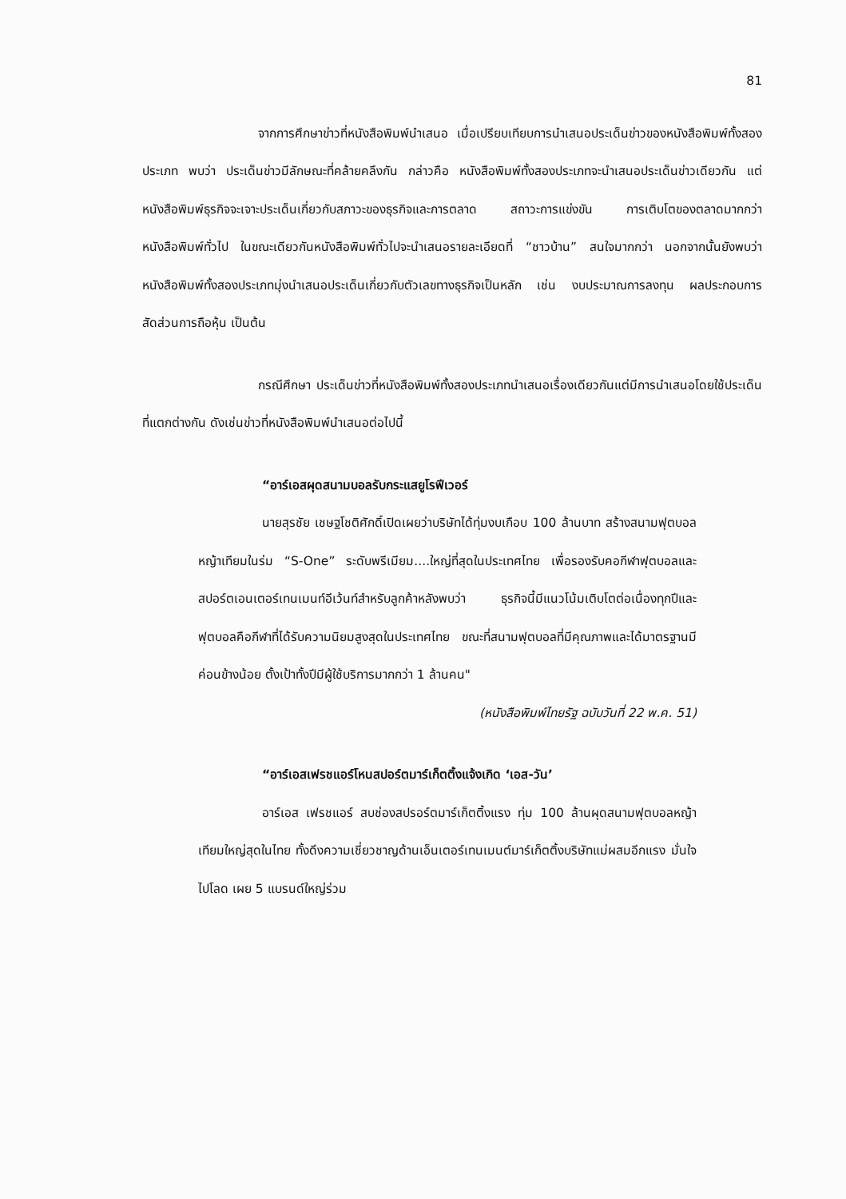81
จากการศึกษาข่าวที่หนังสือพิมพ์นำเสนอ เมื่อเปรียบเทียบการนำเสนอประเด็นข่าวของหนังสือพิมพ์ทั้งสองประเภท พบว่า ประเด็นข่าวมีลักษณะที่คล้ายคลึงกัน กล่าวคือ หนังสือพิมพ์ทั้งสองประเภทจะนำเสนอประเด็นข่าวเดียวกัน แต่หนังสือพิมพ์ธุรกิจจะเจาะประเด็นเกี่ยวกับสภาวะของธุรกิจและการตลาด สถาวะการแข่งขัน การเติบโตของตลาดมากกว่าหนังสือพิมพ์ทั่วไป ในขณะเดียวกันหนังสือพิมพ์ทั่วไปจะนำเสนอรายละเอียดที่ “ชาวบ้าน” สนใจมากกว่า นอกจากนั้นยังพบว่า หนังสือพิมพ์ทั้งสองประเภทมุ่งนำเสนอประเด็นเกี่ยวกับตัวเลขทางธุรกิจเป็นหลัก เช่น งบประมาณการลงทุน ผลประกอบการ สัดส่วนการถือหุ้น เป็นต้น
กรณีศึกษา ประเด็นข่าวที่หนังสือพิมพ์ทั้งสองประเภทนำเสนอเรื่องเดียวกันแต่มีการนำเสนอโดยใช้ประเด็นที่แตกต่างกัน ดังเช่นข่าวที่หนังสือพิมพ์นำเสนอต่อไปนี้
“อาร์เอสผุดสนามบอลรับกระแสยูโรฟีเวอร์
นายสุรชัย เชษฐโชติศักดิ์เปิดเผยว่าบริษัทได้ทุ่มงบเกือบ 100 ล้านบาท สร้างสนามฟุตบอลหญ้าเทียมในร่ม “S-One” ระดับพรีเมียม....ใหญ่ที่สุดในประเทศไทย เพื่อรองรับคอกีฬาฟุตบอลและสปอร์ตเอนเตอร์เทนเมนท์อีเว้นท์สำหรับลูกค้าหลังพบว่า ธุรกิจนี้มีแนวโน้มเติบโตต่อเนื่องทุกปีและฟุตบอลคือกีฬาที่ได้รับความนิยมสูงสุดในประเทศไทย ขณะที่สนามฟุตบอลที่มีคุณภาพและได้มาตรฐานมีค่อนข้างน้อย ตั้งเป้าทั้งปีมีผู้ใช้บริการมากกว่า 1 ล้านคน"
(หนังสือพิมพ์ไทยรัฐ ฉบับวันที่ 22 พ.ค. 51)
“อาร์เอสเฟรชแอร์โหนสปอร์ตมาร์เก็ตติ้งแจ้งเกิด ‘เอส-วัน’
อาร์เอส เฟรชแอร์ สบช่องสปรอร์ตมาร์เก็ตติ้งแรง ทุ่ม 100 ล้านผุดสนามฟุตบอลหญ้าเทียมใหญ่สุดในไทย ทั้งดึงความเชี่ยวชาญด้านเอ็นเตอร์เทนเมนต์มาร์เก็ตติ้งบริษัทแม่ผสมอีกแรง มั่นใจไปโลด เผย 5 แบรนด์ใหญ่ร่วม